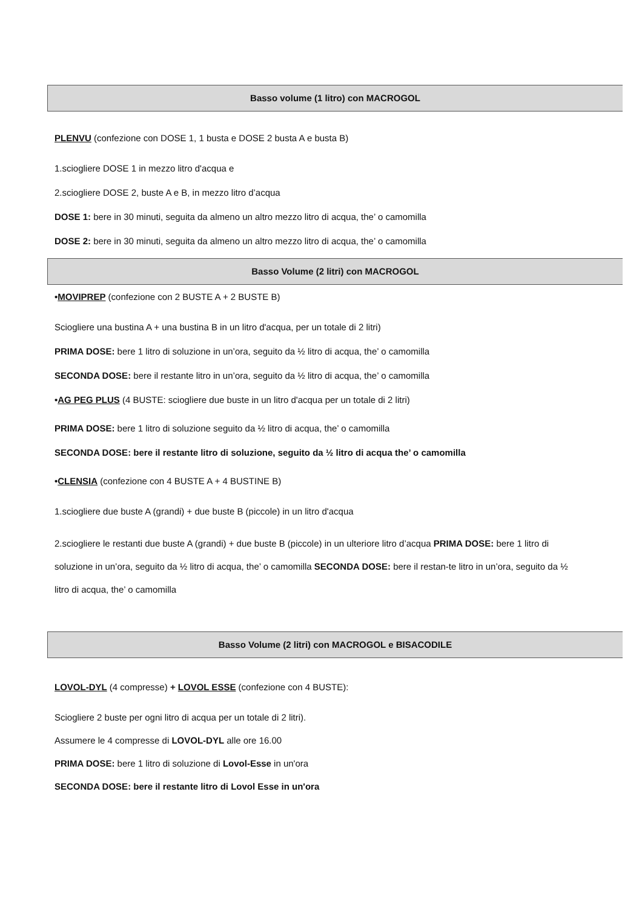Basso volume (1 litro) con MACROGOL
PLENVU (confezione con DOSE 1, 1 busta e DOSE 2 busta A e busta B)
1.sciogliere DOSE 1 in mezzo litro d'acqua e
2.sciogliere DOSE 2, buste A e B, in mezzo litro d’acqua
DOSE 1: bere in 30 minuti, seguita da almeno un altro mezzo litro di acqua, the’ o camomilla
DOSE 2: bere in 30 minuti, seguita da almeno un altro mezzo litro di acqua, the’ o camomilla
Basso Volume (2 litri) con MACROGOL
•MOVIPREP (confezione con 2 BUSTE A + 2 BUSTE B)
Sciogliere una bustina A + una bustina B in un litro d'acqua, per un totale di 2 litri)
PRIMA DOSE: bere 1 litro di soluzione in un’ora, seguito da ½ litro di acqua, the’ o camomilla
SECONDA DOSE: bere il restante litro in un’ora, seguito da ½ litro di acqua, the’ o camomilla
•AG PEG PLUS (4 BUSTE: sciogliere due buste in un litro d'acqua per un totale di 2 litri)
PRIMA DOSE: bere 1 litro di soluzione seguito da ½ litro di acqua, the’ o camomilla
SECONDA DOSE: bere il restante litro di soluzione, seguito da ½ litro di acqua the’ o camomilla
•CLENSIA (confezione con 4 BUSTE A + 4 BUSTINE B)
1.sciogliere due buste A (grandi) + due buste B (piccole) in un litro d'acqua
2.sciogliere le restanti due buste A (grandi) + due buste B (piccole) in un ulteriore litro d’acqua PRIMA DOSE: bere 1 litro di soluzione in un’ora, seguito da ½ litro di acqua, the’ o camomilla SECONDA DOSE: bere il restan-te litro in un’ora, seguito da ½ litro di acqua, the’ o camomilla
Basso Volume (2 litri) con MACROGOL e BISACODILE
LOVOL-DYL (4 compresse) + LOVOL ESSE (confezione con 4 BUSTE):
Sciogliere 2 buste per ogni litro di acqua per un totale di 2 litri).
Assumere le 4 compresse di LOVOL-DYL alle ore 16.00
PRIMA DOSE: bere 1 litro di soluzione di Lovol-Esse in un'ora
SECONDA DOSE: bere il restante litro di Lovol Esse in un'ora